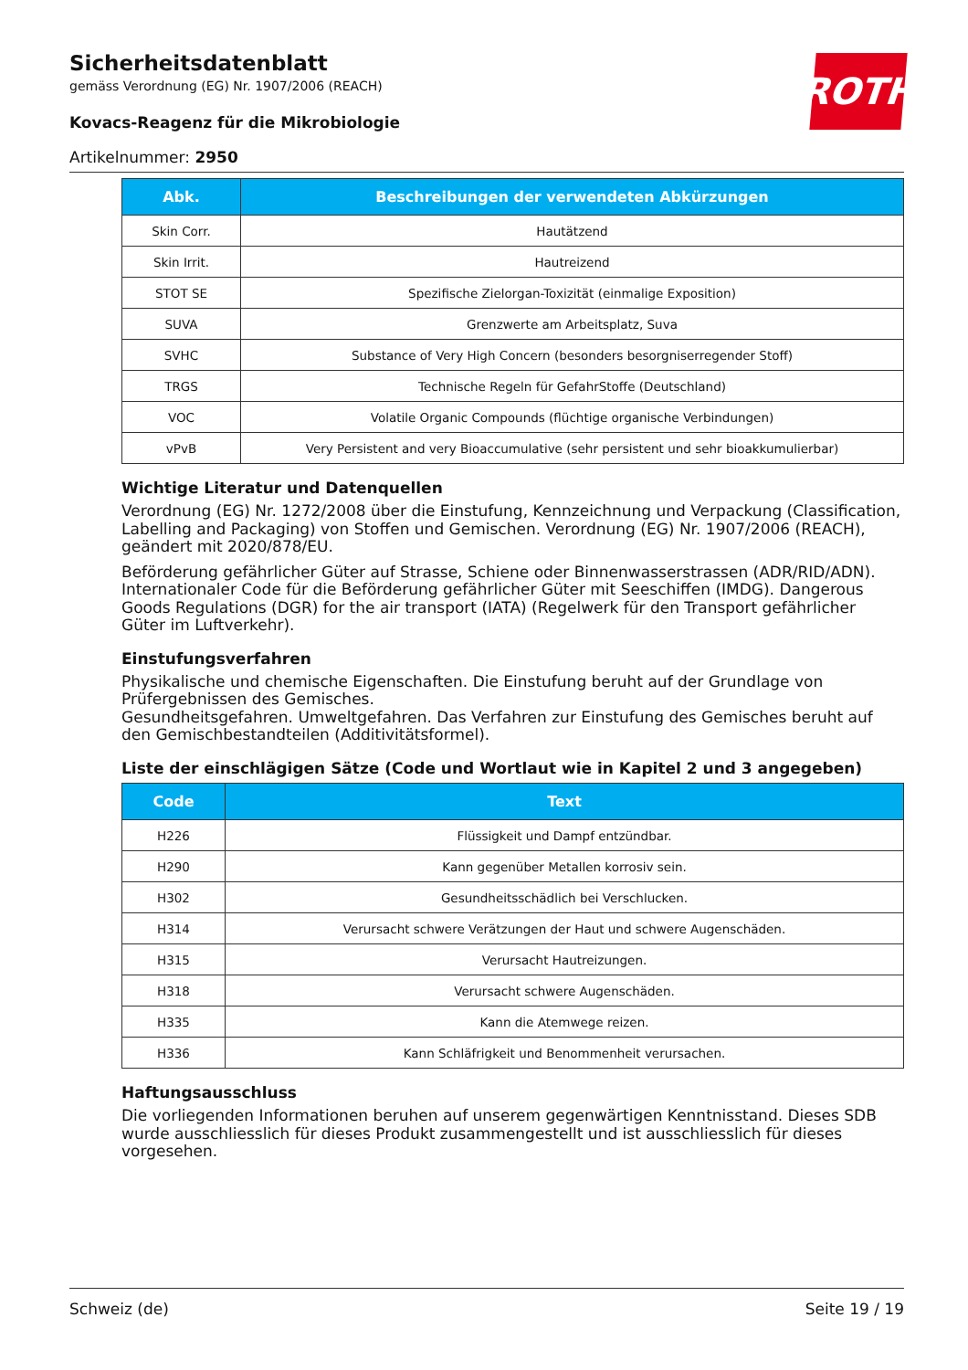ROTH
Sicherheitsdatenblatt
gemäss Verordnung (EG) Nr. 1907/2006 (REACH)
Kovacs-Reagenz für die Mikrobiologie
Artikelnummer: 2950
| Abk. | Beschreibungen der verwendeten Abkürzungen |
| --- | --- |
| Skin Corr. | Hautätzend |
| Skin Irrit. | Hautreizend |
| STOT SE | Spezifische Zielorgan-Toxizität (einmalige Exposition) |
| SUVA | Grenzwerte am Arbeitsplatz, Suva |
| SVHC | Substance of Very High Concern (besonders besorgniserregender Stoff) |
| TRGS | Technische Regeln für GefahrStoffe (Deutschland) |
| VOC | Volatile Organic Compounds (flüchtige organische Verbindungen) |
| vPvB | Very Persistent and very Bioaccumulative (sehr persistent und sehr bioakkumulierbar) |
Wichtige Literatur und Datenquellen
Verordnung (EG) Nr. 1272/2008 über die Einstufung, Kennzeichnung und Verpackung (Classification, Labelling and Packaging) von Stoffen und Gemischen. Verordnung (EG) Nr. 1907/2006 (REACH), geändert mit 2020/878/EU.
Beförderung gefährlicher Güter auf Strasse, Schiene oder Binnenwasserstrassen (ADR/RID/ADN). Internationaler Code für die Beförderung gefährlicher Güter mit Seeschiffen (IMDG). Dangerous Goods Regulations (DGR) for the air transport (IATA) (Regelwerk für den Transport gefährlicher Güter im Luftverkehr).
Einstufungsverfahren
Physikalische und chemische Eigenschaften. Die Einstufung beruht auf der Grundlage von Prüfergebnissen des Gemisches.
Gesundheitsgefahren. Umweltgefahren. Das Verfahren zur Einstufung des Gemisches beruht auf den Gemischbestandteilen (Additivitätsformel).
Liste der einschlägigen Sätze (Code und Wortlaut wie in Kapitel 2 und 3 angegeben)
| Code | Text |
| --- | --- |
| H226 | Flüssigkeit und Dampf entzündbar. |
| H290 | Kann gegenüber Metallen korrosiv sein. |
| H302 | Gesundheitsschädlich bei Verschlucken. |
| H314 | Verursacht schwere Verätzungen der Haut und schwere Augenschäden. |
| H315 | Verursacht Hautreizungen. |
| H318 | Verursacht schwere Augenschäden. |
| H335 | Kann die Atemwege reizen. |
| H336 | Kann Schläfrigkeit und Benommenheit verursachen. |
Haftungsausschluss
Die vorliegenden Informationen beruhen auf unserem gegenwärtigen Kenntnisstand. Dieses SDB wurde ausschliesslich für dieses Produkt zusammengestellt und ist ausschliesslich für dieses vorgesehen.
Schweiz (de) Seite 19 / 19